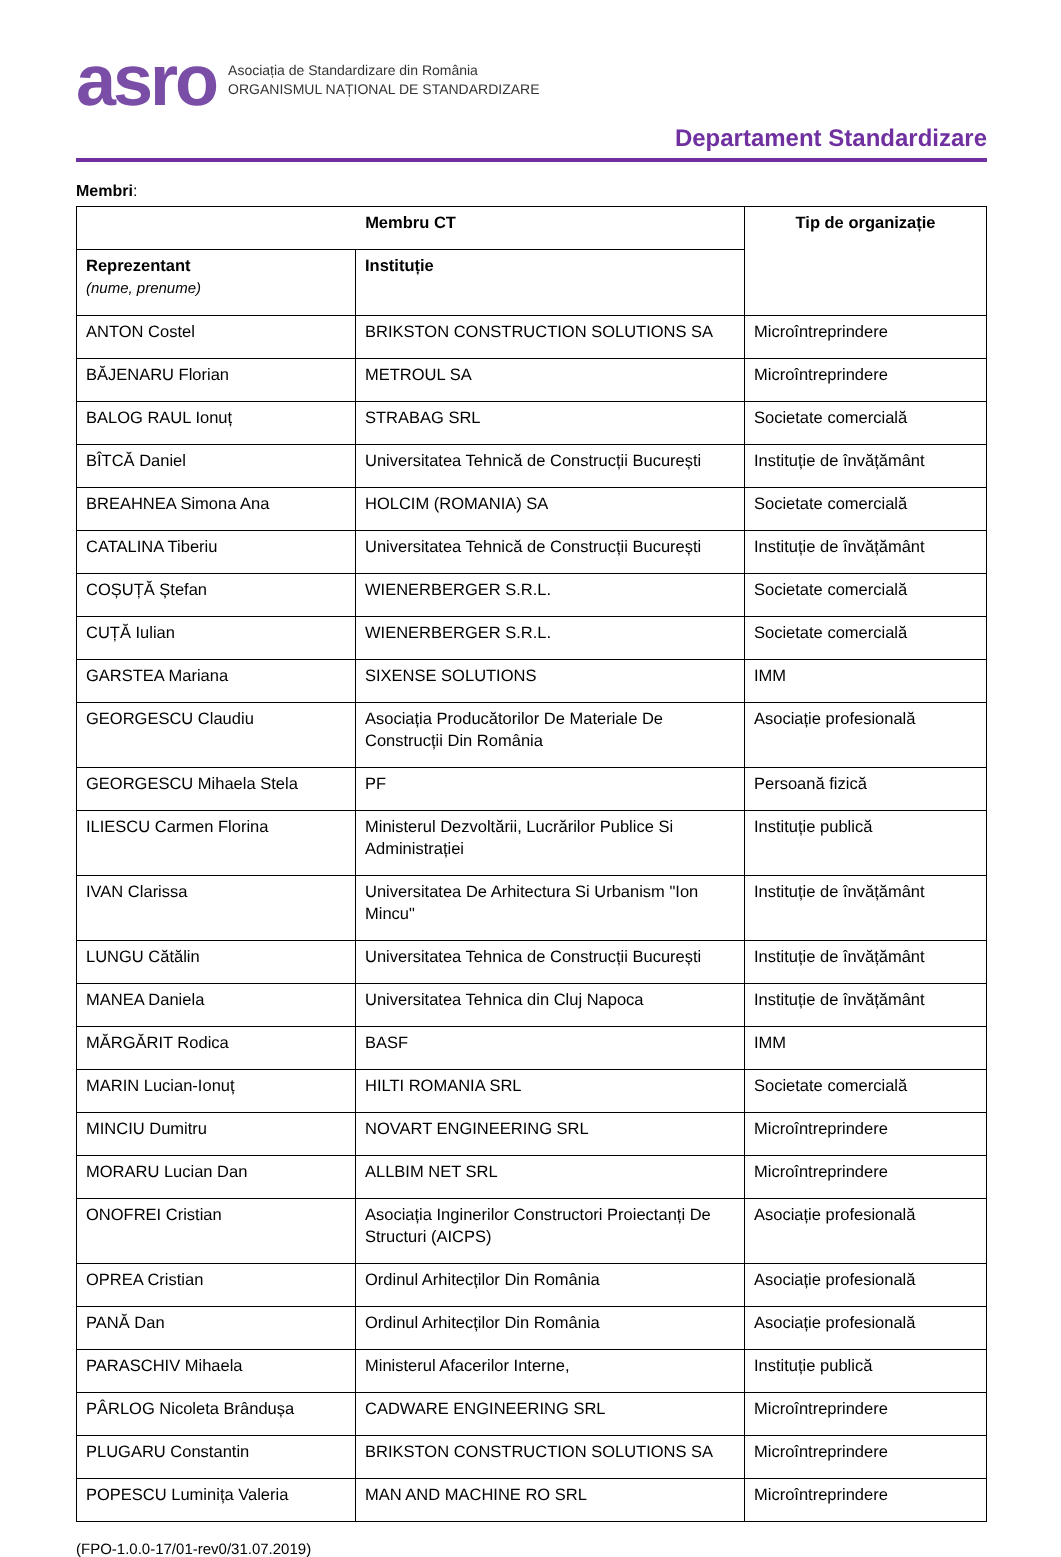asro
Asociația de Standardizare din România
ORGANISMUL NAȚIONAL DE STANDARDIZARE
Departament Standardizare
Membri:
| Membru CT | | Tip de organizație |
| --- | --- | --- |
| Reprezentant (nume, prenume) | Instituție | |
| ANTON Costel | BRIKSTON CONSTRUCTION SOLUTIONS SA | Microîntreprindere |
| BĂJENARU Florian | METROUL SA | Microîntreprindere |
| BALOG RAUL Ionuț | STRABAG SRL | Societate comercială |
| BÎTCĂ Daniel | Universitatea Tehnică de Construcții București | Instituție de învățământ |
| BREAHNEA Simona Ana | HOLCIM (ROMANIA) SA | Societate comercială |
| CATALINA Tiberiu | Universitatea Tehnică de Construcții București | Instituție de învățământ |
| COȘUȚĂ Ștefan | WIENERBERGER S.R.L. | Societate comercială |
| CUȚĂ Iulian | WIENERBERGER S.R.L. | Societate comercială |
| GARSTEA Mariana | SIXENSE SOLUTIONS | IMM |
| GEORGESCU Claudiu | Asociația Producătorilor De Materiale De Construcții Din România | Asociație profesională |
| GEORGESCU Mihaela Stela | PF | Persoană fizică |
| ILIESCU Carmen Florina | Ministerul Dezvoltării, Lucrărilor Publice Si Administrației | Instituție publică |
| IVAN Clarissa | Universitatea De Arhitectura Si Urbanism "Ion Mincu" | Instituție de învățământ |
| LUNGU Cătălin | Universitatea Tehnica de Construcții București | Instituție de învățământ |
| MANEA Daniela | Universitatea Tehnica din Cluj Napoca | Instituție de învățământ |
| MĂRGĂRIT Rodica | BASF | IMM |
| MARIN Lucian-Ionuț | HILTI ROMANIA SRL | Societate comercială |
| MINCIU Dumitru | NOVART ENGINEERING SRL | Microîntreprindere |
| MORARU Lucian Dan | ALLBIM NET SRL | Microîntreprindere |
| ONOFREI Cristian | Asociația Inginerilor Constructori Proiectanți De Structuri (AICPS) | Asociație profesională |
| OPREA Cristian | Ordinul Arhitecților Din România | Asociație profesională |
| PANĂ Dan | Ordinul Arhitecților Din România | Asociație profesională |
| PARASCHIV Mihaela | Ministerul Afacerilor Interne, | Instituție publică |
| PÂRLOG Nicoleta Brândușa | CADWARE ENGINEERING SRL | Microîntreprindere |
| PLUGARU Constantin | BRIKSTON CONSTRUCTION SOLUTIONS SA | Microîntreprindere |
| POPESCU Luminița Valeria | MAN AND MACHINE RO SRL | Microîntreprindere |
(FPO-1.0.0-17/01-rev0/31.07.2019)